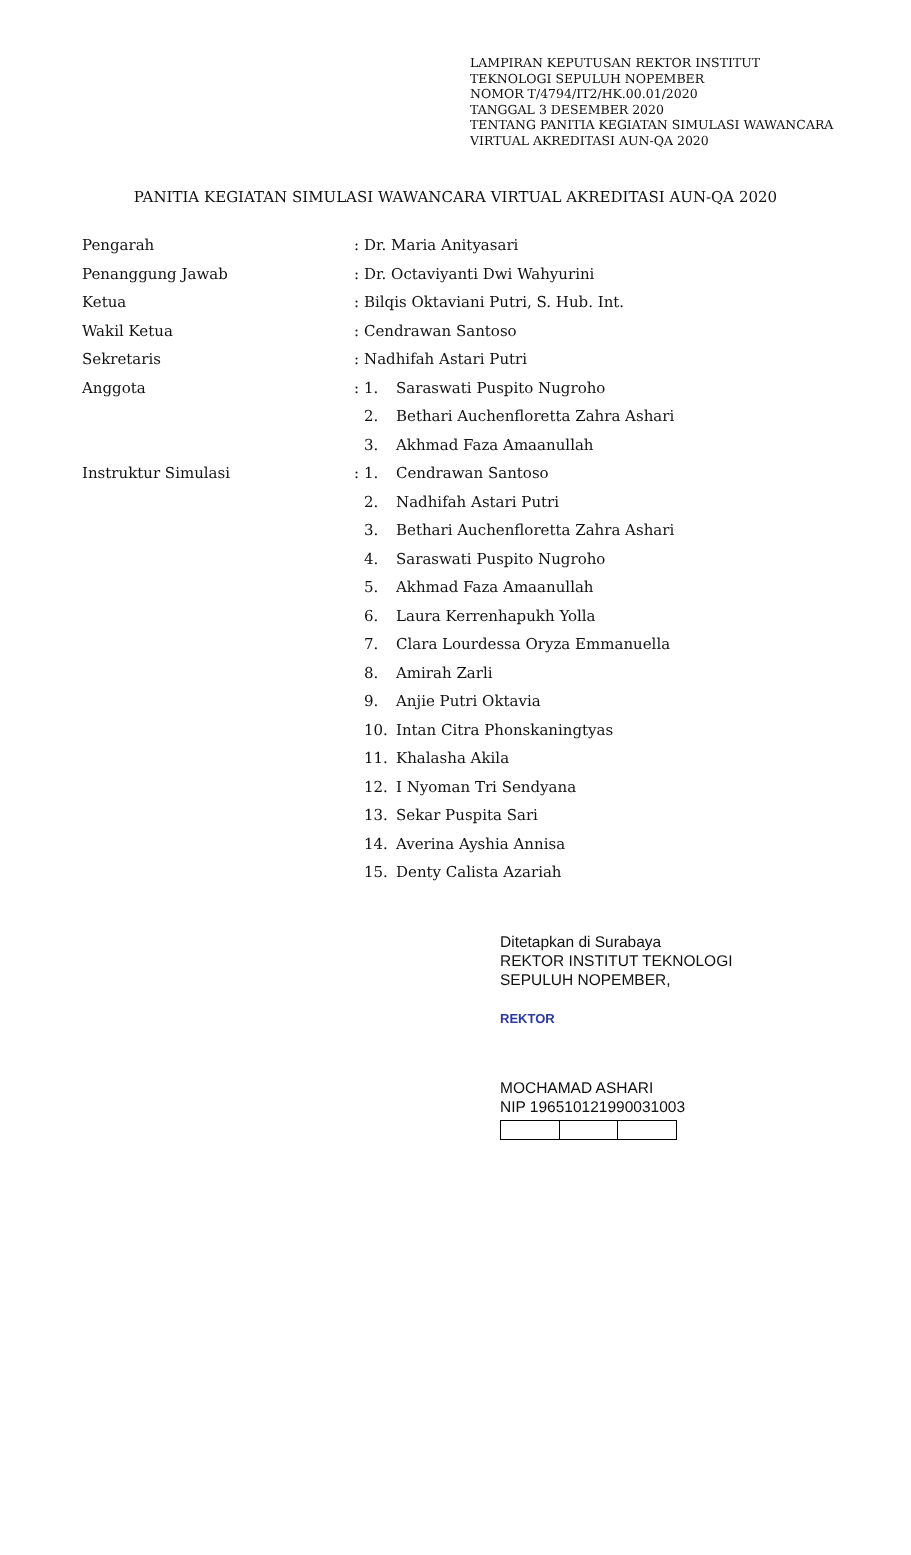LAMPIRAN KEPUTUSAN REKTOR INSTITUT
TEKNOLOGI SEPULUH NOPEMBER
NOMOR T/4794/IT2/HK.00.01/2020
TANGGAL 3 DESEMBER 2020
TENTANG PANITIA KEGIATAN SIMULASI WAWANCARA
VIRTUAL AKREDITASI AUN-QA 2020
PANITIA KEGIATAN SIMULASI WAWANCARA VIRTUAL AKREDITASI AUN-QA 2020
| Pengarah | : | Dr. Maria Anityasari | |
| Penanggung Jawab | : | Dr. Octaviyanti Dwi Wahyurini | |
| Ketua | : | Bilqis Oktaviani Putri, S. Hub. Int. | |
| Wakil Ketua | : | Cendrawan Santoso | |
| Sekretaris | : | Nadhifah Astari Putri | |
| Anggota | : | 1. | Saraswati Puspito Nugroho |
| | | 2. | Bethari Auchenfloretta Zahra Ashari |
| | | 3. | Akhmad Faza Amaanullah |
| Instruktur Simulasi | : | 1. | Cendrawan Santoso |
| | | 2. | Nadhifah Astari Putri |
| | | 3. | Bethari Auchenfloretta Zahra Ashari |
| | | 4. | Saraswati Puspito Nugroho |
| | | 5. | Akhmad Faza Amaanullah |
| | | 6. | Laura Kerrenhapukh Yolla |
| | | 7. | Clara Lourdessa Oryza Emmanuella |
| | | 8. | Amirah Zarli |
| | | 9. | Anjie Putri Oktavia |
| | | 10. | Intan Citra Phonskaningtyas |
| | | 11. | Khalasha Akila |
| | | 12. | I Nyoman Tri Sendyana |
| | | 13. | Sekar Puspita Sari |
| | | 14. | Averina Ayshia Annisa |
| | | 15. | Denty Calista Azariah |
Ditetapkan di Surabaya
REKTOR INSTITUT TEKNOLOGI
SEPULUH NOPEMBER,
REKTOR
MOCHAMAD ASHARI
NIP 196510121990031003